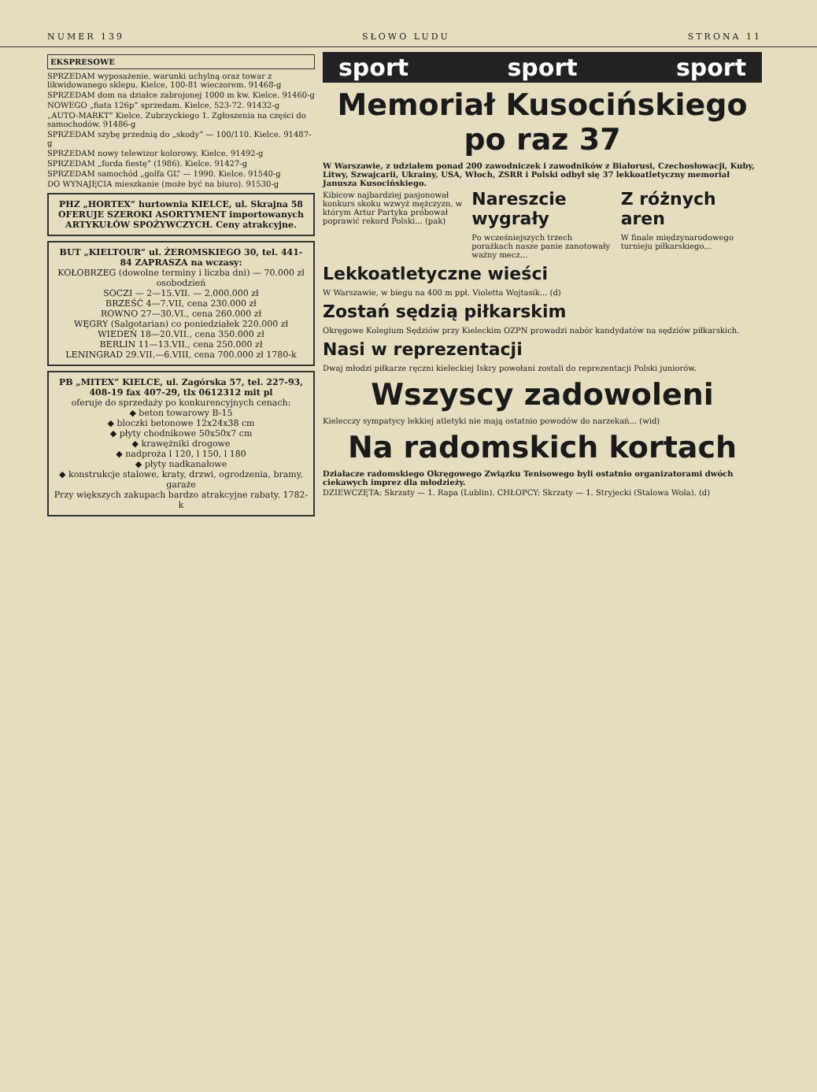NUMER 139 SŁOWO LUDU STRONA 11
EKSPRESOWE
SPRZEDAM wyposażenie, warunki uchylną oraz towar z likwidowanego sklepu. Kielce, 100-81 wieczorem. 91468-g
SPRZEDAM dom na działce zabrojonej 1000 m kw. Kielce. 91460-g
NOWEGO „fiata 126p” sprzedam. Kielce, 523-72. 91432-g
„AUTO-MARKT” Kielce, Zubrzyckiego 1. Zgłoszenia na części do samochodów. 91486-g
SPRZEDAM szybę przednią do „skody” — 100/110. Kielce. 91487-g
SPRZEDAM nowy telewizor kolorowy. Kielce. 91492-g
SPRZEDAM „forda fiestę” (1986). Kielce. 91427-g
SPRZEDAM samochód „golfa GL” — 1990. Kielce. 91540-g
DO WYNAJĘCIA mieszkanie (może być na biuro). 91530-g
PHZ „HORTEX” hurtownia KIELCE, ul. Skrajna 58 OFERUJE SZEROKI ASORTYMENT importowanych ARTYKUŁÓW SPOŻYWCZYCH. Ceny atrakcyjne.
BUT „KIELTOUR” ul. ŻEROMSKIEGO 30, tel. 441-84 ZAPRASZA na wczasy:
KOŁOBRZEG (dowolne terminy i liczba dni) — 70.000 zł osobodzień
SOCZI — 2—15.VII. — 2.000.000 zł
BRZEŚĆ 4—7.VII, cena 230.000 zł
ROWNO 27—30.VI., cena 260.000 zł
WĘGRY (Salgotarian) co poniedziałek 220.000 zł
WIEDEŃ 18—20.VII., cena 350.000 zł
BERLIN 11—13.VII., cena 250.000 zł
LENINGRAD 29.VII.—6.VIII, cena 700.000 zł 1780-k
PB „MITEX” KIELCE, ul. Zagórska 57, tel. 227-93, 408-19 fax 407-29, tlx 0612312 mit pl
oferuje do sprzedaży po konkurencyjnych cenach:
◆ beton towarowy B-15
◆ bloczki betonowe 12x24x38 cm
◆ płyty chodnikowe 50x50x7 cm
◆ krawężniki drogowe
◆ nadproża l 120, l 150, l 180
◆ płyty nadkanałowe
◆ konstrukcje stalowe, kraty, drzwi, ogrodzenia, bramy, garaże
Przy większych zakupach bardzo atrakcyjne rabaty. 1782-k
sport sport sport
Memoriał Kusocińskiego po raz 37
W Warszawie, z udziałem ponad 200 zawodniczek i zawodników z Białorusi, Czechosłowacji, Kuby, Litwy, Szwajcarii, Ukrainy, USA, Włoch, ZSRR i Polski odbył się 37 lekkoatletyczny memoriał Janusza Kusocińskiego.
Kibicow najbardziej pasjonował konkurs skoku wzwyż mężczyzn, w którym Artur Partyka próbował poprawić rekord Polski... (pak)
Nareszcie wygrały
Po wcześniejszych trzech porażkach nasze panie zanotowały ważny mecz...
Z różnych aren
W finale międzynarodowego turnieju piłkarskiego...
Lekkoatletyczne wieści
W Warszawie, w biegu na 400 m ppł. Violetta Wojtasik... (d)
Zostań sędzią piłkarskim
Okręgowe Kolegium Sędziów przy Kieleckim OZPN prowadzi nabór kandydatów na sędziów piłkarskich.
Nasi w reprezentacji
Dwaj młodzi piłkarze ręczni kieleckiej Iskry powołani zostali do reprezentacji Polski juniorów.
Wszyscy zadowoleni
Kielecczy sympatycy lekkiej atletyki nie mają ostatnio powodów do narzekań... (wid)
Na radomskich kortach
Działacze radomskiego Okręgowego Związku Tenisowego byli ostatnio organizatorami dwóch ciekawych imprez dla młodzieży.
DZIEWCZĘTA: Skrzaty — 1. Rapa (Lublin). CHŁOPCY: Skrzaty — 1. Stryjecki (Stalowa Wola). (d)